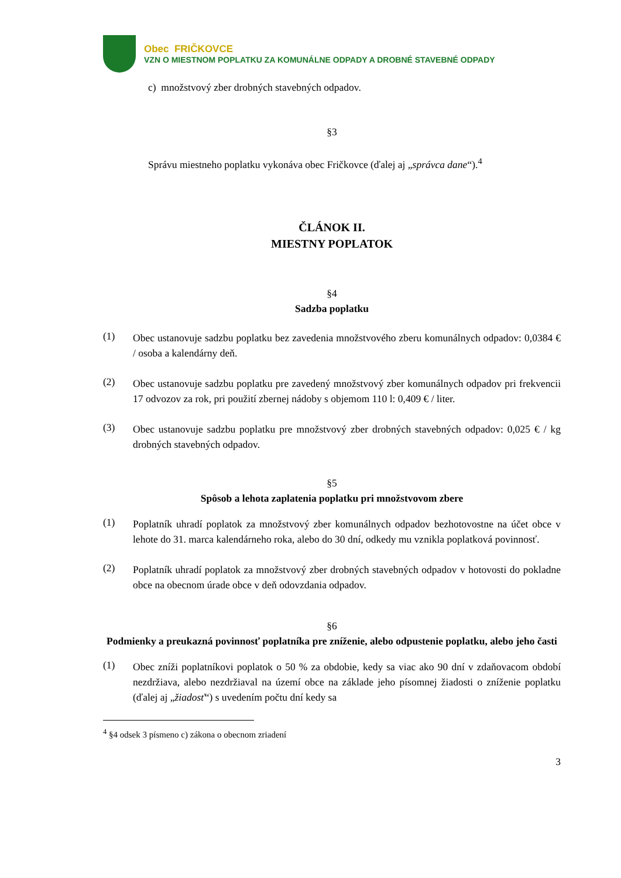Obec FRIČKOVCE
VZN O MIESTNOM POPLATKU ZA KOMUNÁLNE ODPADY A DROBNÉ STAVEBNÉ ODPADY
c) množstvový zber drobných stavebných odpadov.
§3
Správu miestneho poplatku vykonáva obec Fričkovce (ďalej aj „správca dane“).<sup>4</sup>
ČLÁNOK II.
MIESTNY POPLATOK
§4
Sadzba poplatku
(1)
Obec ustanovuje sadzbu poplatku bez zavedenia množstvového zberu komunálnych odpadov: 0,0384 € / osoba a kalendárny deň.
(2)
Obec ustanovuje sadzbu poplatku pre zavedený množstvový zber komunálnych odpadov pri frekvencii 17 odvozov za rok, pri použití zbernej nádoby s objemom 110 l: 0,409 € / liter.
(3)
Obec ustanovuje sadzbu poplatku pre množstvový zber drobných stavebných odpadov: 0,025 € / kg drobných stavebných odpadov.
§5
Spôsob a lehota zaplatenia poplatku pri množstvovom zbere
(1)
Poplatník uhradí poplatok za množstvový zber komunálnych odpadov bezhotovostne na účet obce v lehote do 31. marca kalendárneho roka, alebo do 30 dní, odkedy mu vznikla poplatková povinnosť.
(2)
Poplatník uhradí poplatok za množstvový zber drobných stavebných odpadov v hotovosti do pokladne obce na obecnom úrade obce v deň odovzdania odpadov.
§6
Podmienky a preukazná povinnosť poplatníka pre zníženie, alebo odpustenie poplatku, alebo jeho časti
(1)
Obec zníži poplatníkovi poplatok o 50 % za obdobie, kedy sa viac ako 90 dní v zdaňovacom období nezdržiava, alebo nezdržiaval na území obce na základe jeho písomnej žiadosti o zníženie poplatku (ďalej aj „žiadosť“) s uvedením počtu dní kedy sa
<sup>4</sup> §4 odsek 3 písmeno c) zákona o obecnom zriadení
3